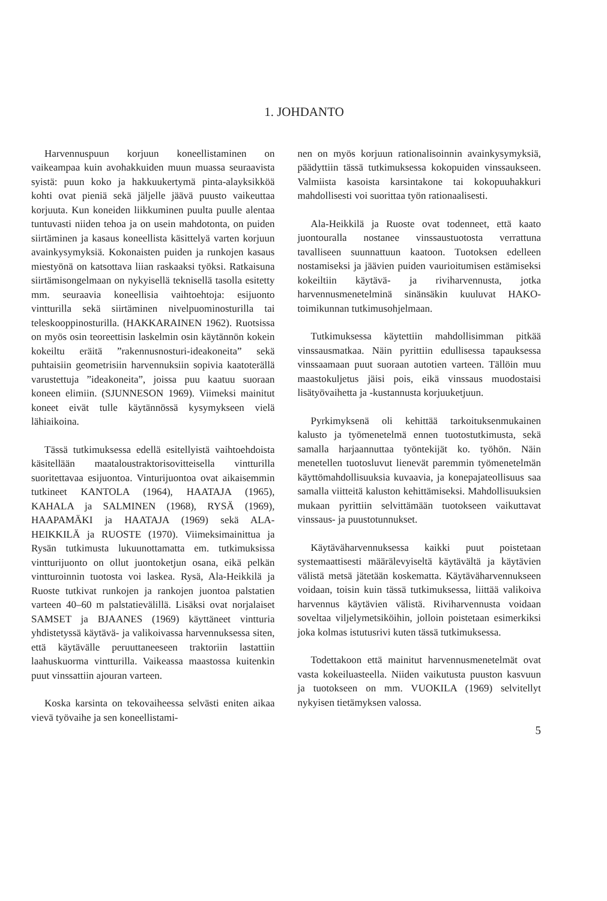1. JOHDANTO
Harvennuspuun korjuun koneellistaminen on vaikeampaa kuin avohakkuiden muun muassa seuraavista syistä: puun koko ja hakkuukertymä pinta-alayksikköä kohti ovat pieniä sekä jäljelle jäävä puusto vaikeuttaa korjuuta. Kun koneiden liikkuminen puulta puulle alentaa tuntuvasti niiden tehoa ja on usein mahdotonta, on puiden siirtäminen ja kasaus koneellista käsittelyä varten korjuun avainkysymyksiä. Kokonaisten puiden ja runkojen kasaus miestyönä on katsottava liian raskaaksi työksi. Ratkaisuna siirtämisongelmaan on nykyisellä teknisellä tasolla esitetty mm. seuraavia koneellisia vaihtoehtoja: esijuonto vintturilla sekä siirtäminen nivelpuominosturilla tai teleskooppinosturilla. (HAKKARAINEN 1962). Ruotsissa on myös osin teoreettisin laskelmin osin käytännön kokein kokeiltu eräitä ”rakennusnosturi-ideakoneita” sekä puhtaisiin geometrisiin harvennuksiin sopivia kaatoterällä varustettuja ”ideakoneita”, joissa puu kaatuu suoraan koneen elimiin. (SJUNNESON 1969). Viimeksi mainitut koneet eivät tulle käytännössä kysymykseen vielä lähiaikoina.
Tässä tutkimuksessa edellä esitellyistä vaihtoehdoista käsitellään maataloustraktorisovitteisella vintturilla suoritettavaa esijuontoa. Vinturijuontoa ovat aikaisemmin tutkineet KANTOLA (1964), HAATAJA (1965), KAHALA ja SALMINEN (1968), RYSÄ (1969), HAAPAMÄKI ja HAATAJA (1969) sekä ALA-HEIKKILÄ ja RUOSTE (1970). Viimeksimainittua ja Rysän tutkimusta lukuunottamatta em. tutkimuksissa vintturijuonto on ollut juontoketjun osana, eikä pelkän vintturoinnin tuotosta voi laskea. Rysä, Ala-Heikkilä ja Ruoste tutkivat runkojen ja rankojen juontoa palstatien varteen 40–60 m palstatievälillä. Lisäksi ovat norjalaiset SAMSET ja BJAANES (1969) käyttäneet vintturia yhdistetyssä käytävä- ja valikoivassa harvennuksessa siten, että käytävälle peruuttaneeseen traktoriin lastattiin laahuskuorma vintturilla. Vaikeassa maastossa kuitenkin puut vinssattiin ajouran varteen.
Koska karsinta on tekovaiheessa selvästi eniten aikaa vievä työvaihe ja sen koneellistami-
nen on myös korjuun rationalisoinnin avainkysymyksiä, päädyttiin tässä tutkimuksessa kokopuiden vinssaukseen. Valmiista kasoista karsintakone tai kokopuuhakkuri mahdollisesti voi suorittaa työn rationaalisesti.
Ala-Heikkilä ja Ruoste ovat todenneet, että kaato juontouralla nostanee vinssaustuotosta verrattuna tavalliseen suunnattuun kaatoon. Tuotoksen edelleen nostamiseksi ja jäävien puiden vaurioitumisen estämiseksi kokeiltiin käytävä- ja riviharvennusta, jotka harvennusmenetelminä sinänsäkin kuuluvat HAKO-toimikunnan tutkimusohjelmaan.
Tutkimuksessa käytettiin mahdollisimman pitkää vinssausmatkaa. Näin pyrittiin edullisessa tapauksessa vinssaamaan puut suoraan autotien varteen. Tällöin muu maastokuljetus jäisi pois, eikä vinssaus muodostaisi lisätyövaihetta ja -kustannusta korjuuketjuun.
Pyrkimyksenä oli kehittää tarkoituksenmukainen kalusto ja työmenetelmä ennen tuotostutkimusta, sekä samalla harjaannuttaa työntekijät ko. työhön. Näin menetellen tuotosluvut lienevät paremmin työmenetelmän käyttömahdollisuuksia kuvaavia, ja konepajateollisuus saa samalla viitteitä kaluston kehittämiseksi. Mahdollisuuksien mukaan pyrittiin selvittämään tuotokseen vaikuttavat vinssaus- ja puustotunnukset.
Käytäväharvennuksessa kaikki puut poistetaan systemaattisesti määrälevyiseltä käytävältä ja käytävien välistä metsä jätetään koskematta. Käytäväharvennukseen voidaan, toisin kuin tässä tutkimuksessa, liittää valikoiva harvennus käytävien välistä. Riviharvennusta voidaan soveltaa viljelymetsiköihin, jolloin poistetaan esimerkiksi joka kolmas istutusrivi kuten tässä tutkimuksessa.
Todettakoon että mainitut harvennusmenetelmät ovat vasta kokeiluasteella. Niiden vaikutusta puuston kasvuun ja tuotokseen on mm. VUOKILA (1969) selvitellyt nykyisen tietämyksen valossa.
5